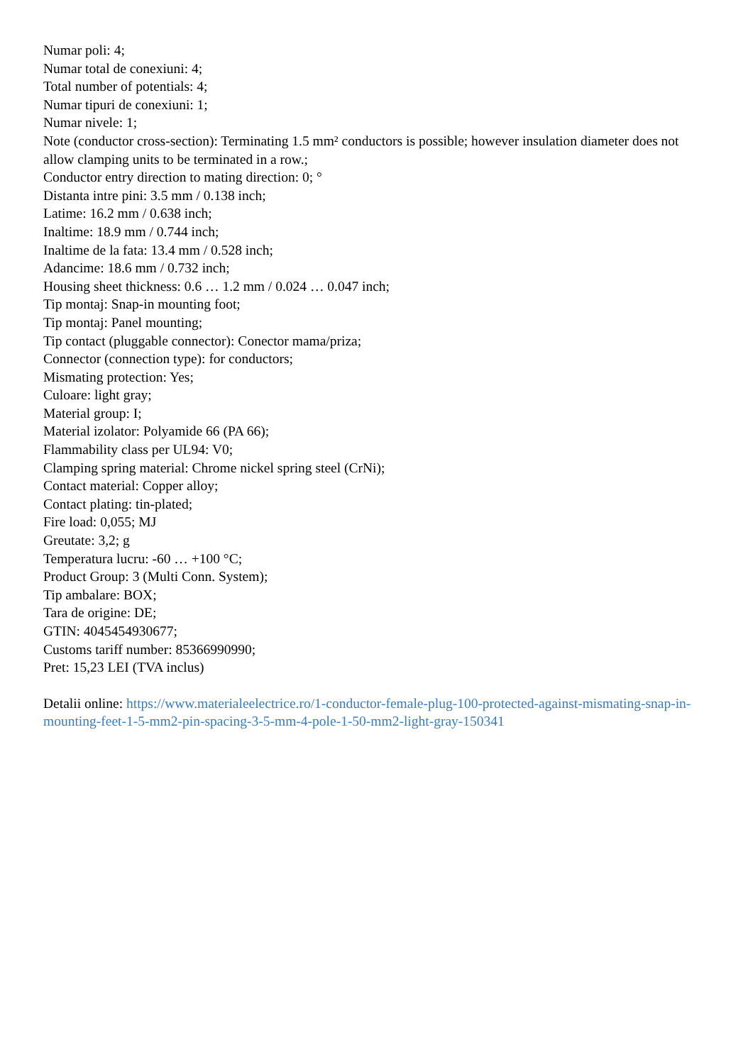Numar poli: 4;
Numar total de conexiuni: 4;
Total number of potentials: 4;
Numar tipuri de conexiuni: 1;
Numar nivele: 1;
Note (conductor cross-section): Terminating 1.5 mm² conductors is possible; however insulation diameter does not allow clamping units to be terminated in a row.;
Conductor entry direction to mating direction: 0; °
Distanta intre pini: 3.5 mm / 0.138 inch;
Latime: 16.2 mm / 0.638 inch;
Inaltime: 18.9 mm / 0.744 inch;
Inaltime de la fata: 13.4 mm / 0.528 inch;
Adancime: 18.6 mm / 0.732 inch;
Housing sheet thickness: 0.6 … 1.2 mm / 0.024 … 0.047 inch;
Tip montaj: Snap-in mounting foot;
Tip montaj: Panel mounting;
Tip contact (pluggable connector): Conector mama/priza;
Connector (connection type): for conductors;
Mismating protection: Yes;
Culoare: light gray;
Material group: I;
Material izolator: Polyamide 66 (PA 66);
Flammability class per UL94: V0;
Clamping spring material: Chrome nickel spring steel (CrNi);
Contact material: Copper alloy;
Contact plating: tin-plated;
Fire load: 0,055; MJ
Greutate: 3,2; g
Temperatura lucru: -60 … +100 °C;
Product Group: 3 (Multi Conn. System);
Tip ambalare: BOX;
Tara de origine: DE;
GTIN: 4045454930677;
Customs tariff number: 85366990990;
Pret: 15,23 LEI (TVA inclus)
Detalii online: https://www.materialeelectrice.ro/1-conductor-female-plug-100-protected-against-mismating-snap-in-mounting-feet-1-5-mm2-pin-spacing-3-5-mm-4-pole-1-50-mm2-light-gray-150341